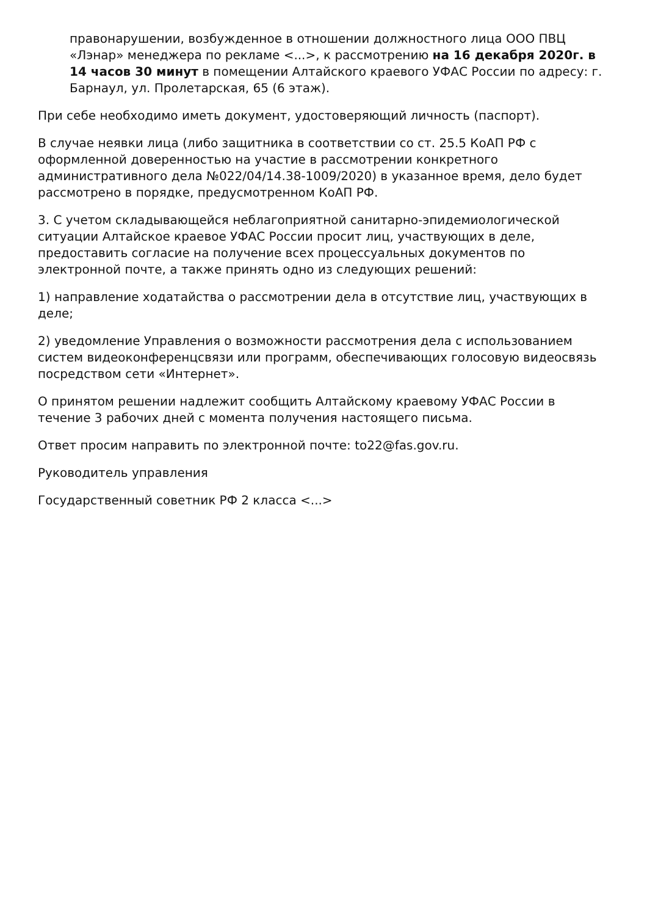правонарушении, возбужденное в отношении должностного лица ООО ПВЦ «Лэнар» менеджера по рекламе <...>, к рассмотрению на 16 декабря 2020г. в 14 часов 30 минут в помещении Алтайского краевого УФАС России по адресу: г. Барнаул, ул. Пролетарская, 65 (6 этаж).
При себе необходимо иметь документ, удостоверяющий личность (паспорт).
В случае неявки лица (либо защитника в соответствии со ст. 25.5 КоАП РФ с оформленной доверенностью на участие в рассмотрении конкретного административного дела №022/04/14.38-1009/2020) в указанное время, дело будет рассмотрено в порядке, предусмотренном КоАП РФ.
3. С учетом складывающейся неблагоприятной санитарно-эпидемиологической ситуации Алтайское краевое УФАС России просит лиц, участвующих в деле, предоставить согласие на получение всех процессуальных документов по электронной почте, а также принять одно из следующих решений:
1) направление ходатайства о рассмотрении дела в отсутствие лиц, участвующих в деле;
2) уведомление Управления о возможности рассмотрения дела с использованием систем видеоконференцсвязи или программ, обеспечивающих голосовую видеосвязь посредством сети «Интернет».
О принятом решении надлежит сообщить Алтайскому краевому УФАС России в течение 3 рабочих дней с момента получения настоящего письма.
Ответ просим направить по электронной почте: to22@fas.gov.ru.
Руководитель управления
Государственный советник РФ 2 класса <...>